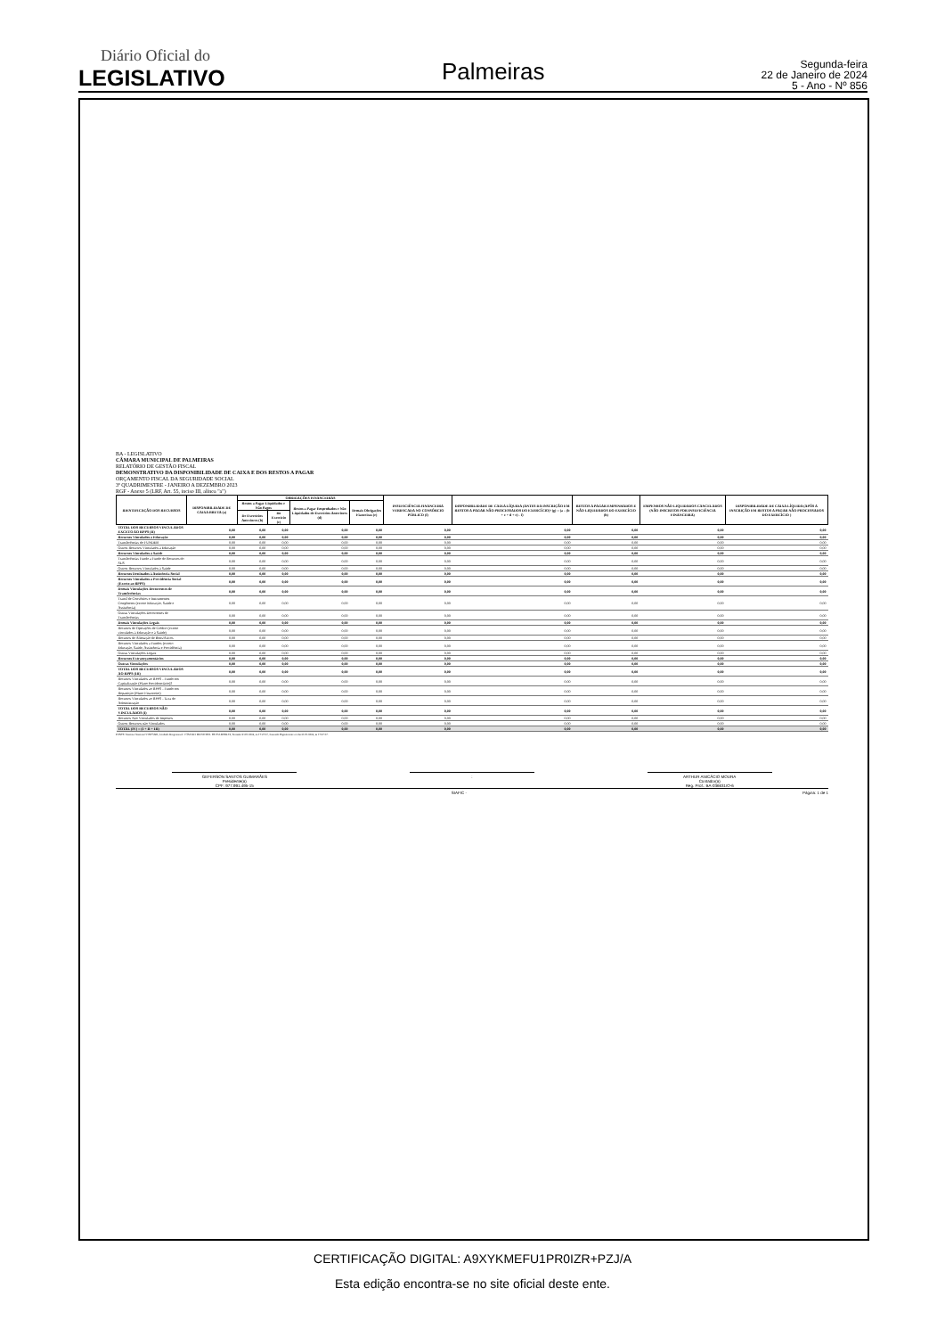Diário Oficial do
LEGISLATIVO
Palmeiras
Segunda-feira
22 de Janeiro de 2024
5 - Ano - Nº 856
BA - LEGISLATIVO
CÂMARA MUNICIPAL DE PALMEIRAS
RELATÓRIO DE GESTÃO FISCAL
DEMONSTRATIVO DA DISPONIBILIDADE DE CAIXA E DOS RESTOS A PAGAR
ORÇAMENTO FISCAL DA SEGURIDADE SOCIAL
3º QUADRIMESTRE - JANEIRO A DEZEMBRO 2023
RGF - Anexo 5 (LRF, Art. 55, inciso III, alínea "a")
| IDENTIFICAÇÃO DOS RECURSOS | DISPONIBILIDADE DE CAIXA BRUTA (a) | OBRIGAÇÕES FINANCEIRAS | | | | INSUFICIÊNCIA FINANCEIRA VERIFICADA NO CONSÓRCIO PÚBLICO (f) | DISPONIBILIDADE DE CAIXA LÍQUIDA (ANTES DA INSCRIÇÃO EM RESTOS A PAGAR NÃO PROCESSADOS DO EXERCÍCIO)¹ (g) = (a – (b + c + d + e) - f) | RESTOS A PAGAR EMPENHADOS E NÃO LIQUIDADOS DO EXERCÍCIO (h) | EMPENHOS NÃO LIQUIDADOS CANCELADOS (NÃO INSCRITOS POR INSUFICIÊNCIA FINANCEIRA) | DISPONIBILIDADE DE CAIXA LÍQUIDA (APÓS A INSCRIÇÃO EM RESTOS A PAGAR NÃO PROCESSADOS DO EXERCÍCIO ) |
| --- | --- | --- | --- | --- | --- | --- | --- | --- | --- | --- |
| | | Restos a Pagar Liquidados e Não Pagos | | Restos a Pagar Empenhados e Não Liquidados de Exercícios Anteriores (d) | Demais Obrigações Fianceiras (e) | | | | | |
| | | De Exercícios Anteriores (b) | Do Exercício (c) | | | | | | | |
| TOTAL DOS RECURSOS VINCULADOS EXCETO AO RPPS (II) | 0,00 | 0,00 | 0,00 | 0,00 | 0,00 | 0,00 | 0,00 | 0,00 | 0,00 | 0,00 |
| Recursos Vinculados à Educação | 0,00 | 0,00 | 0,00 | 0,00 | 0,00 | 0,00 | 0,00 | 0,00 | 0,00 | 0,00 |
| Transferências do FUNDEB | 0,00 | 0,00 | 0,00 | 0,00 | 0,00 | 0,00 | 0,00 | 0,00 | 0,00 | 0,00 |
| Outros Recursos Vinculados à Educação | 0,00 | 0,00 | 0,00 | 0,00 | 0,00 | 0,00 | 0,00 | 0,00 | 0,00 | 0,00 |
| Recursos Vinculados à Saúde | 0,00 | 0,00 | 0,00 | 0,00 | 0,00 | 0,00 | 0,00 | 0,00 | 0,00 | 0,00 |
| Transferências Fundo a Fundo de Recursos do SUS | 0,00 | 0,00 | 0,00 | 0,00 | 0,00 | 0,00 | 0,00 | 0,00 | 0,00 | 0,00 |
| Outros Recursos Vinculados à Saúde | 0,00 | 0,00 | 0,00 | 0,00 | 0,00 | 0,00 | 0,00 | 0,00 | 0,00 | 0,00 |
| Recursos Destinados à Assistência Social | 0,00 | 0,00 | 0,00 | 0,00 | 0,00 | 0,00 | 0,00 | 0,00 | 0,00 | 0,00 |
| Recursos Vinculados à Previdência Social (Exceto ao RPPS) | 0,00 | 0,00 | 0,00 | 0,00 | 0,00 | 0,00 | 0,00 | 0,00 | 0,00 | 0,00 |
| Demais Vinculações Decorrentes de Transferências | 0,00 | 0,00 | 0,00 | 0,00 | 0,00 | 0,00 | 0,00 | 0,00 | 0,00 | 0,00 |
| Transf de Convênios e Instrumentos Congêneres (exceto Educação, Saúde e Assistência) | 0,00 | 0,00 | 0,00 | 0,00 | 0,00 | 0,00 | 0,00 | 0,00 | 0,00 | 0,00 |
| Outras Vinculações Decorrentes de Transferências | 0,00 | 0,00 | 0,00 | 0,00 | 0,00 | 0,00 | 0,00 | 0,00 | 0,00 | 0,00 |
| Demais Vinculações Legais | 0,00 | 0,00 | 0,00 | 0,00 | 0,00 | 0,00 | 0,00 | 0,00 | 0,00 | 0,00 |
| Recursos de Operações de Crédito (exceto vinculados à Educação e à Saúde) | 0,00 | 0,00 | 0,00 | 0,00 | 0,00 | 0,00 | 0,00 | 0,00 | 0,00 | 0,00 |
| Recursos de Alienação de Bens/Ativos | 0,00 | 0,00 | 0,00 | 0,00 | 0,00 | 0,00 | 0,00 | 0,00 | 0,00 | 0,00 |
| Recursos Vinculados a Fundos (exceto Educação, Saúde, Assistência e Previdência) | 0,00 | 0,00 | 0,00 | 0,00 | 0,00 | 0,00 | 0,00 | 0,00 | 0,00 | 0,00 |
| Outras Vinculações Legais | 0,00 | 0,00 | 0,00 | 0,00 | 0,00 | 0,00 | 0,00 | 0,00 | 0,00 | 0,00 |
| Recursos Extraorçamentários | 0,00 | 0,00 | 0,00 | 0,00 | 0,00 | 0,00 | 0,00 | 0,00 | 0,00 | 0,00 |
| Outras Vinculações | 0,00 | 0,00 | 0,00 | 0,00 | 0,00 | 0,00 | 0,00 | 0,00 | 0,00 | 0,00 |
| TOTAL DOS RECURSOS VINCULADOS AO RPPS (III) | 0,00 | 0,00 | 0,00 | 0,00 | 0,00 | 0,00 | 0,00 | 0,00 | 0,00 | 0,00 |
| Recursos Vinculados ao RPPS - Fundo em Capitalização (Plano Previdenciário)2 | 0,00 | 0,00 | 0,00 | 0,00 | 0,00 | 0,00 | 0,00 | 0,00 | 0,00 | 0,00 |
| Recursos Vinculados ao RPPS - Fundo em Repartição (Plano Financeiro) | 0,00 | 0,00 | 0,00 | 0,00 | 0,00 | 0,00 | 0,00 | 0,00 | 0,00 | 0,00 |
| Recursos Vinculados ao RPPS - Taxa de Administração | 0,00 | 0,00 | 0,00 | 0,00 | 0,00 | 0,00 | 0,00 | 0,00 | 0,00 | 0,00 |
| TOTAL DOS RECURSOS NÃO VINCULADOS (I) | 0,00 | 0,00 | 0,00 | 0,00 | 0,00 | 0,00 | 0,00 | 0,00 | 0,00 | 0,00 |
| Recursos Não Vinculados de Impostos | 0,00 | 0,00 | 0,00 | 0,00 | 0,00 | 0,00 | 0,00 | 0,00 | 0,00 | 0,00 |
| Outros Recursos não Vinculados | 0,00 | 0,00 | 0,00 | 0,00 | 0,00 | 0,00 | 0,00 | 0,00 | 0,00 | 0,00 |
| TOTAL (IV) = (I + II + III) | 0,00 | 0,00 | 0,00 | 0,00 | 0,00 | 0,00 | 0,00 | 0,00 | 0,00 | 0,00 |
FONTE: Sistema: Sistema CONTÁBIL, Unidade Responsável: CÂMARA MUNICIPAL DE PALMEIRAS, Emissão:21/01/2024, às 17:27:37, Assinado Digitalmente no dia 21/01/2024, às 17:27:37.
GEFERSON SANTOS GUIMARÃES
Presidente(a)
CPF: 977.991.495-15
: ARTHUR ANICÁCIO MOURA
Contador(a)
Reg. Prof.: BA-036631/O-6
SIAFIC - Página: 1 de 1
CERTIFICAÇÃO DIGITAL: A9XYKMEFU1PR0IZR+PZJ/A
Esta edição encontra-se no site oficial deste ente.